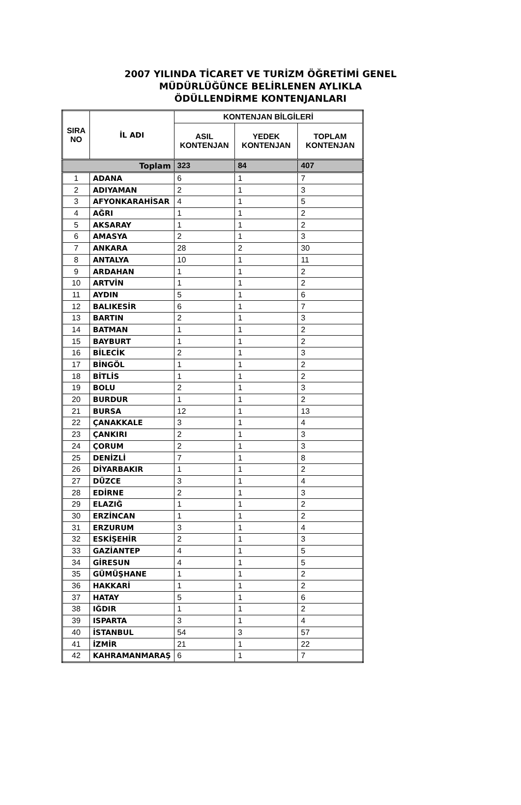2007 YILINDA TİCARET VE TURİZM ÖĞRETİMİ GENEL
MÜDÜRLÜĞÜNCE BELİRLENEN AYLIKLA
ÖDÜLLENDİRME KONTENJANLARI
| SIRA NO | İL ADI | KONTENJAN BİLGİLERİ | | |
| --- | --- | --- | --- | --- |
| | | ASIL KONTENJAN | YEDEK KONTENJAN | TOPLAM KONTENJAN |
| Toplam | | 323 | 84 | 407 |
| 1 | ADANA | 6 | 1 | 7 |
| 2 | ADIYAMAN | 2 | 1 | 3 |
| 3 | AFYONKARAHİSAR | 4 | 1 | 5 |
| 4 | AĞRI | 1 | 1 | 2 |
| 5 | AKSARAY | 1 | 1 | 2 |
| 6 | AMASYA | 2 | 1 | 3 |
| 7 | ANKARA | 28 | 2 | 30 |
| 8 | ANTALYA | 10 | 1 | 11 |
| 9 | ARDAHAN | 1 | 1 | 2 |
| 10 | ARTVİN | 1 | 1 | 2 |
| 11 | AYDIN | 5 | 1 | 6 |
| 12 | BALIKESİR | 6 | 1 | 7 |
| 13 | BARTIN | 2 | 1 | 3 |
| 14 | BATMAN | 1 | 1 | 2 |
| 15 | BAYBURT | 1 | 1 | 2 |
| 16 | BİLECİK | 2 | 1 | 3 |
| 17 | BİNGÖL | 1 | 1 | 2 |
| 18 | BİTLİS | 1 | 1 | 2 |
| 19 | BOLU | 2 | 1 | 3 |
| 20 | BURDUR | 1 | 1 | 2 |
| 21 | BURSA | 12 | 1 | 13 |
| 22 | ÇANAKKALE | 3 | 1 | 4 |
| 23 | ÇANKIRI | 2 | 1 | 3 |
| 24 | ÇORUM | 2 | 1 | 3 |
| 25 | DENİZLİ | 7 | 1 | 8 |
| 26 | DİYARBAKIR | 1 | 1 | 2 |
| 27 | DÜZCE | 3 | 1 | 4 |
| 28 | EDİRNE | 2 | 1 | 3 |
| 29 | ELAZIĞ | 1 | 1 | 2 |
| 30 | ERZİNCAN | 1 | 1 | 2 |
| 31 | ERZURUM | 3 | 1 | 4 |
| 32 | ESKİŞEHİR | 2 | 1 | 3 |
| 33 | GAZİANTEP | 4 | 1 | 5 |
| 34 | GİRESUN | 4 | 1 | 5 |
| 35 | GÜMÜŞHANE | 1 | 1 | 2 |
| 36 | HAKKARİ | 1 | 1 | 2 |
| 37 | HATAY | 5 | 1 | 6 |
| 38 | IĞDIR | 1 | 1 | 2 |
| 39 | ISPARTA | 3 | 1 | 4 |
| 40 | İSTANBUL | 54 | 3 | 57 |
| 41 | İZMİR | 21 | 1 | 22 |
| 42 | KAHRAMANMARAŞ | 6 | 1 | 7 |